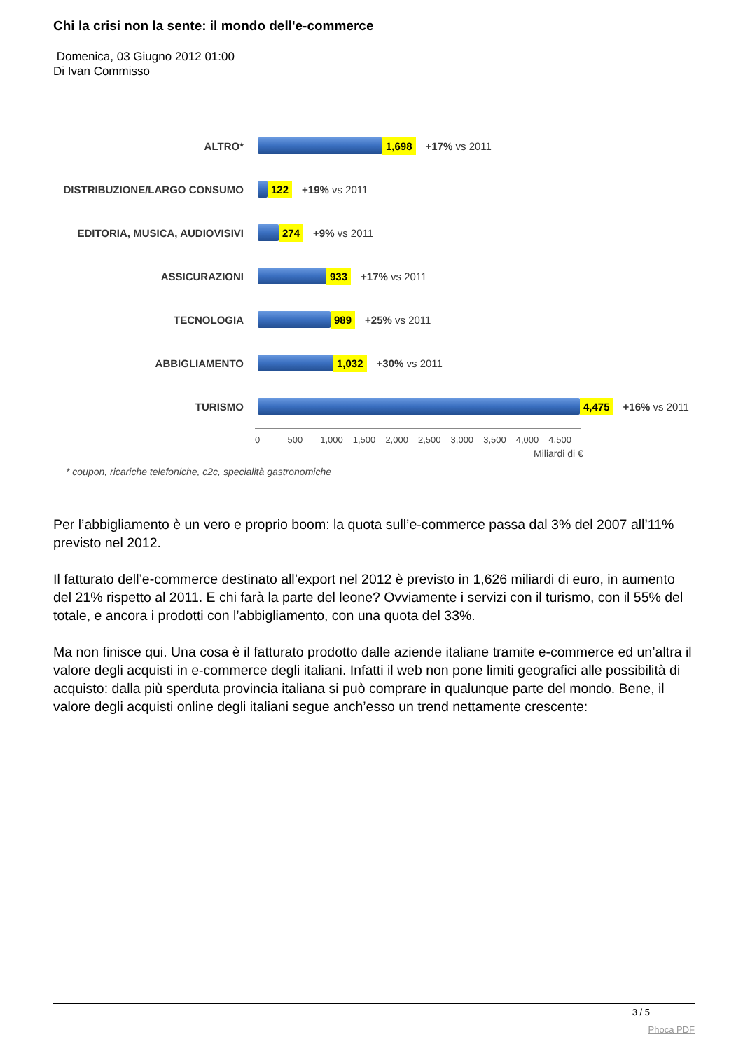Chi la crisi non la sente: il mondo dell'e-commerce
Domenica, 03 Giugno 2012 01:00
Di Ivan Commisso
ALTRO*
1,698 +17% vs 2011
DISTRIBUZIONE/LARGO CONSUMO
122 +19% vs 2011
EDITORIA, MUSICA, AUDIOVISIVI
274 +9% vs 2011
ASSICURAZIONI
933 +17% vs 2011
TECNOLOGIA
989 +25% vs 2011
ABBIGLIAMENTO
1,032 +30% vs 2011
TURISMO
4,475 +16% vs 2011
0 500 1,000 1,500 2,000 2,500 3,000 3,500 4,000 4,500
Miliardi di €
* coupon, ricariche telefoniche, c2c, specialità gastronomiche
Per l’abbigliamento è un vero e proprio boom: la quota sull’e-commerce passa dal 3% del 2007 all’11% previsto nel 2012.
Il fatturato dell’e-commerce destinato all’export nel 2012 è previsto in 1,626 miliardi di euro, in aumento del 21% rispetto al 2011. E chi farà la parte del leone? Ovviamente i servizi con il turismo, con il 55% del totale, e ancora i prodotti con l’abbigliamento, con una quota del 33%.
Ma non finisce qui. Una cosa è il fatturato prodotto dalle aziende italiane tramite e-commerce ed un’altra il valore degli acquisti in e-commerce degli italiani. Infatti il web non pone limiti geografici alle possibilità di acquisto: dalla più sperduta provincia italiana si può comprare in qualunque parte del mondo. Bene, il valore degli acquisti online degli italiani segue anch’esso un trend nettamente crescente:
3 / 5
Phoca PDF